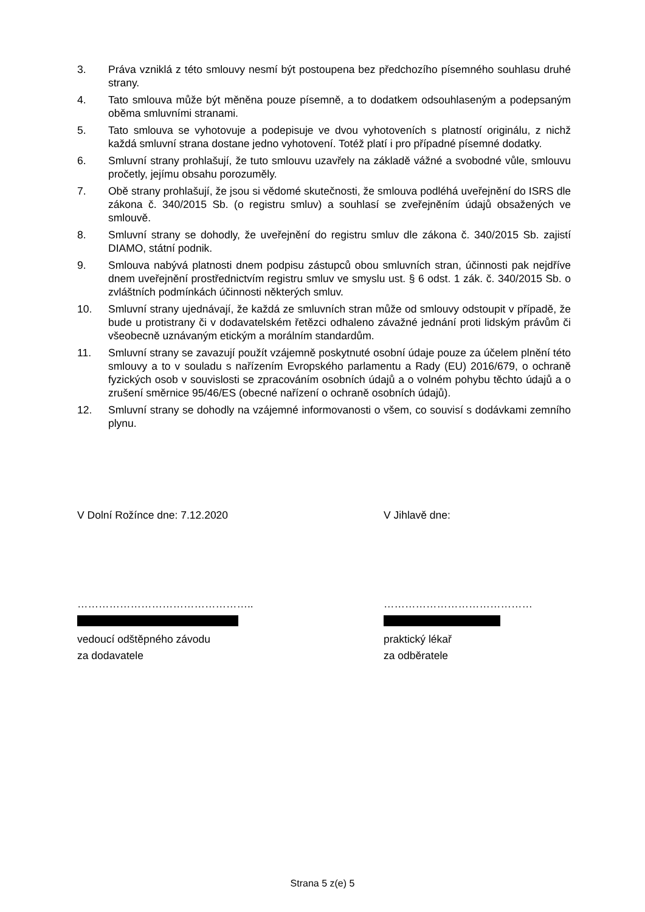3. Práva vzniklá z této smlouvy nesmí být postoupena bez předchozího písemného souhlasu druhé strany.
4. Tato smlouva může být měněna pouze písemně, a to dodatkem odsouhlaseným a podepsaným oběma smluvními stranami.
5. Tato smlouva se vyhotovuje a podepisuje ve dvou vyhotoveních s platností originálu, z nichž každá smluvní strana dostane jedno vyhotovení. Totéž platí i pro případné písemné dodatky.
6. Smluvní strany prohlašují, že tuto smlouvu uzavřely na základě vážné a svobodné vůle, smlouvu pročetly, jejímu obsahu porozuměly.
7. Obě strany prohlašují, že jsou si vědomé skutečnosti, že smlouva podléhá uveřejnění do ISRS dle zákona č. 340/2015 Sb. (o registru smluv) a souhlasí se zveřejněním údajů obsažených ve smlouvě.
8. Smluvní strany se dohodly, že uveřejnění do registru smluv dle zákona č. 340/2015 Sb. zajistí DIAMO, státní podnik.
9. Smlouva nabývá platnosti dnem podpisu zástupců obou smluvních stran, účinnosti pak nejdříve dnem uveřejnění prostřednictvím registru smluv ve smyslu ust. § 6 odst. 1 zák. č. 340/2015 Sb. o zvláštních podmínkách účinnosti některých smluv.
10. Smluvní strany ujednávají, že každá ze smluvních stran může od smlouvy odstoupit v případě, že bude u protistrany či v dodavatelském řetězci odhaleno závažné jednání proti lidským právům či všeobecně uznávaným etickým a morálním standardům.
11. Smluvní strany se zavazují použít vzájemně poskytnuté osobní údaje pouze za účelem plnění této smlouvy a to v souladu s nařízením Evropského parlamentu a Rady (EU) 2016/679, o ochraně fyzických osob v souvislosti se zpracováním osobních údajů a o volném pohybu těchto údajů a o zrušení směrnice 95/46/ES (obecné nařízení o ochraně osobních údajů).
12. Smluvní strany se dohodly na vzájemné informovanosti o všem, co souvisí s dodávkami zemního plynu.
V Dolní Rožínce dne: 7.12.2020
…………………………………………..
vedoucí odštěpného závodu
za dodavatele
V Jihlavě dne:
……………………………………
praktický lékař
za odběratele
Strana 5 z(e) 5